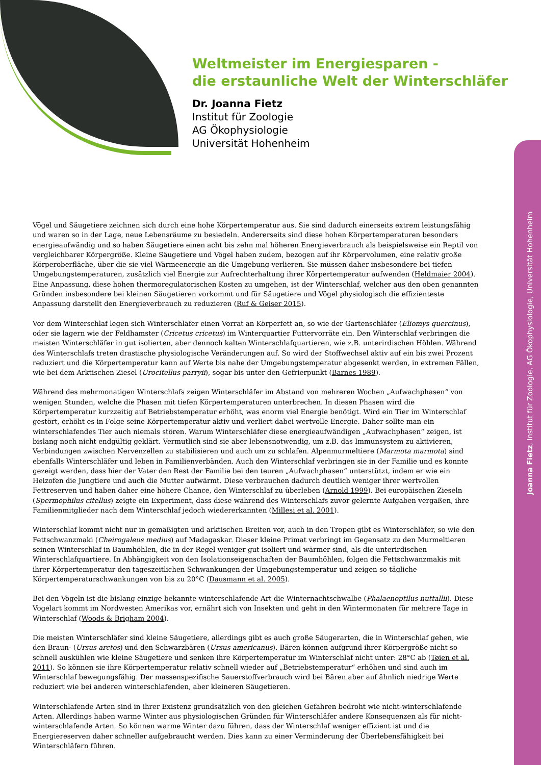Weltmeister im Energiesparen -
die erstaunliche Welt der Winterschläfer
Dr. Joanna Fietz
Institut für Zoologie
AG Ökophysiologie
Universität Hohenheim
Joanna Fietz, Institut für Zoologie, AG Ökophysiologie, Universität Hohenheim
Vögel und Säugetiere zeichnen sich durch eine hohe Körpertemperatur aus. Sie sind dadurch einerseits extrem leistungsfähig und waren so in der Lage, neue Lebensräume zu besiedeln. Andererseits sind diese hohen Körpertemperaturen besonders energieaufwändig und so haben Säugetiere einen acht bis zehn mal höheren Energieverbrauch als beispielsweise ein Reptil von vergleichbarer Körpergröße. Kleine Säugetiere und Vögel haben zudem, bezogen auf ihr Körpervolumen, eine relativ große Körperoberfläche, über die sie viel Wärmeenergie an die Umgebung verlieren. Sie müssen daher insbesondere bei tiefen Umgebungstemperaturen, zusätzlich viel Energie zur Aufrechterhaltung ihrer Körpertemperatur aufwenden (Heldmaier 2004). Eine Anpassung, diese hohen thermoregulatorischen Kosten zu umgehen, ist der Winterschlaf, welcher aus den oben genannten Gründen insbesondere bei kleinen Säugetieren vorkommt und für Säugetiere und Vögel physiologisch die effizienteste Anpassung darstellt den Energieverbrauch zu reduzieren (Ruf & Geiser 2015).
Vor dem Winterschlaf legen sich Winterschläfer einen Vorrat an Körperfett an, so wie der Gartenschläfer (Eliomys quercinus), oder sie lagern wie der Feldhamster (Cricetus cricetus) im Winterquartier Futtervorräte ein. Den Winterschlaf verbringen die meisten Winterschläfer in gut isolierten, aber dennoch kalten Winterschlafquartieren, wie z.B. unterirdischen Höhlen. Während des Winterschlafs treten drastische physiologische Veränderungen auf. So wird der Stoffwechsel aktiv auf ein bis zwei Prozent reduziert und die Körpertemperatur kann auf Werte bis nahe der Umgebungstemperatur abgesenkt werden, in extremen Fällen, wie bei dem Arktischen Ziesel (Urocitellus parryii), sogar bis unter den Gefrierpunkt (Barnes 1989).
Während des mehrmonatigen Winterschlafs zeigen Winterschläfer im Abstand von mehreren Wochen „Aufwachphasen“ von wenigen Stunden, welche die Phasen mit tiefen Körpertemperaturen unterbrechen. In diesen Phasen wird die Körpertemperatur kurzzeitig auf Betriebstemperatur erhöht, was enorm viel Energie benötigt. Wird ein Tier im Winterschlaf gestört, erhöht es in Folge seine Körpertemperatur aktiv und verliert dabei wertvolle Energie. Daher sollte man ein winterschlafendes Tier auch niemals stören. Warum Winterschläfer diese energieaufwändigen „Aufwachphasen“ zeigen, ist bislang noch nicht endgültig geklärt. Vermutlich sind sie aber lebensnotwendig, um z.B. das Immunsystem zu aktivieren, Verbindungen zwischen Nervenzellen zu stabilisieren und auch um zu schlafen. Alpenmurmeltiere (Marmota marmota) sind ebenfalls Winterschläfer und leben in Familienverbänden. Auch den Winterschlaf verbringen sie in der Familie und es konnte gezeigt werden, dass hier der Vater den Rest der Familie bei den teuren „Aufwachphasen“ unterstützt, indem er wie ein Heizofen die Jungtiere und auch die Mutter aufwärmt. Diese verbrauchen dadurch deutlich weniger ihrer wertvollen Fettreserven und haben daher eine höhere Chance, den Winterschlaf zu überleben (Arnold 1999). Bei europäischen Zieseln (Spermophilus citellus) zeigte ein Experiment, dass diese während des Winterschlafs zuvor gelernte Aufgaben vergaßen, ihre Familienmitglieder nach dem Winterschlaf jedoch wiedererkannten (Millesi et al. 2001).
Winterschlaf kommt nicht nur in gemäßigten und arktischen Breiten vor, auch in den Tropen gibt es Winterschläfer, so wie den Fettschwanzmaki (Cheirogaleus medius) auf Madagaskar. Dieser kleine Primat verbringt im Gegensatz zu den Murmeltieren seinen Winterschlaf in Baumhöhlen, die in der Regel weniger gut isoliert und wärmer sind, als die unterirdischen Winterschlafquartiere. In Abhängigkeit von den Isolationseigenschaften der Baumhöhlen, folgen die Fettschwanzmakis mit ihrer Körpertemperatur den tageszeitlichen Schwankungen der Umgebungstemperatur und zeigen so tägliche Körpertemperaturschwankungen von bis zu 20°C (Dausmann et al. 2005).
Bei den Vögeln ist die bislang einzige bekannte winterschlafende Art die Winternachtschwalbe (Phalaenoptilus nuttallii). Diese Vogelart kommt im Nordwesten Amerikas vor, ernährt sich von Insekten und geht in den Wintermonaten für mehrere Tage in Winterschlaf (Woods & Brigham 2004).
Die meisten Winterschläfer sind kleine Säugetiere, allerdings gibt es auch große Säugerarten, die in Winterschlaf gehen, wie den Braun- (Ursus arctos) und den Schwarzbären (Ursus americanus). Bären können aufgrund ihrer Körpergröße nicht so schnell auskühlen wie kleine Säugetiere und senken ihre Körpertemperatur im Winterschlaf nicht unter: 28°C ab (Tøien et al. 2011). So können sie ihre Körpertemperatur relativ schnell wieder auf „Betriebstemperatur“ erhöhen und sind auch im Winterschlaf bewegungsfähig. Der massenspezifische Sauerstoffverbrauch wird bei Bären aber auf ähnlich niedrige Werte reduziert wie bei anderen winterschlafenden, aber kleineren Säugetieren.
Winterschlafende Arten sind in ihrer Existenz grundsätzlich von den gleichen Gefahren bedroht wie nicht-winterschlafende Arten. Allerdings haben warme Winter aus physiologischen Gründen für Winterschläfer andere Konsequenzen als für nicht-winterschlafende Arten. So können warme Winter dazu führen, dass der Winterschlaf weniger effizient ist und die Energiereserven daher schneller aufgebraucht werden. Dies kann zu einer Verminderung der Überlebensfähigkeit bei Winterschläfern führen.